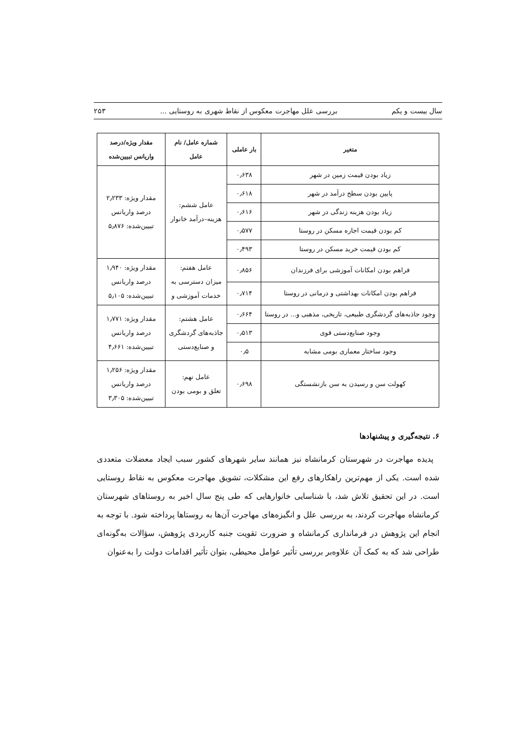سال بیست و یکم بررسی علل مهاجرت معکوس از نقاط شهری به روستایی ... ۲۵۳
| متغیر | بار عاملی | شماره عامل/ نام عامل | مقدار ویژه/درصد واریانس تبیین‌شده |
| --- | --- | --- | --- |
| زیاد بودن قیمت زمین در شهر | ۰٫۶۳۸ | عامل ششم: هزینه–درآمد خانوار | مقدار ویژه: ۲٫۲۳۳ درصد واریانس تبیین‌شده: ۵٫۸۷۶ |
| پایین بودن سطح درآمد در شهر | ۰٫۶۱۸ | | |
| زیاد بودن هزینه زندگی در شهر | ۰٫۶۱۶ | | |
| کم بودن قیمت اجاره مسکن در روستا | ۰٫۵۷۷ | | |
| کم بودن قیمت خرید مسکن در روستا | ۰٫۴۹۳ | | |
| فراهم بودن امکانات آموزشی برای فرزندان | ۰٫۸۵۶ | عامل هفتم: میزان دسترسی به خدمات آموزشی و | مقدار ویژه: ۱٫۹۴۰ درصد واریانس تبیین‌شده: ۵٫۱۰۵ |
| فراهم بودن امکانات بهداشتی و درمانی در روستا | ۰٫۷۱۴ | | |
| وجود جاذبه‌های گردشگری طبیعی، تاریخی، مذهبی و... در روستا | ۰٫۶۶۴ | عامل هشتم: جاذبه‌های گردشگری و صنایع‌دستی | مقدار ویژه: ۱٫۷۷۱ درصد واریانس تبیین‌شده: ۴٫۶۶۱ |
| وجود صنایع‌دستی قوی | ۰٫۵۱۳ | | |
| وجود ساختار معماری بومی مشابه | ۰٫۵ | | |
| کهولت سن و رسیدن به سن بازنشستگی | ۰٫۶۹۸ | عامل نهم: تعلق و بومی بودن | مقدار ویژه: ۱٫۲۵۶ درصد واریانس تبیین‌شده: ۳٫۳۰۵ |
۶. نتیجه‌گیری و پیشنهادها
پدیده مهاجرت در شهرستان کرمانشاه نیز همانند سایر شهرهای کشور سبب ایجاد معضلات متعددی شده است. یکی از مهم‌ترین راهکارهای رفع این مشکلات، تشویق مهاجرت معکوس به نقاط روستایی است. در این تحقیق تلاش شد، با شناسایی خانوارهایی که طی پنج سال اخیر به روستاهای شهرستان کرمانشاه مهاجرت کردند، به بررسی علل و انگیزه‌های مهاجرت آن‌ها به روستاها پرداخته شود. با توجه به انجام این پژوهش در فرمانداری کرمانشاه و ضرورت تقویت جنبه کاربردی پژوهش، سؤالات به‌گونه‌ای طراحی شد که به کمک آن علاوه‌بر بررسی تأثیر عوامل محیطی، بتوان تأثیر اقدامات دولت را به‌عنوان